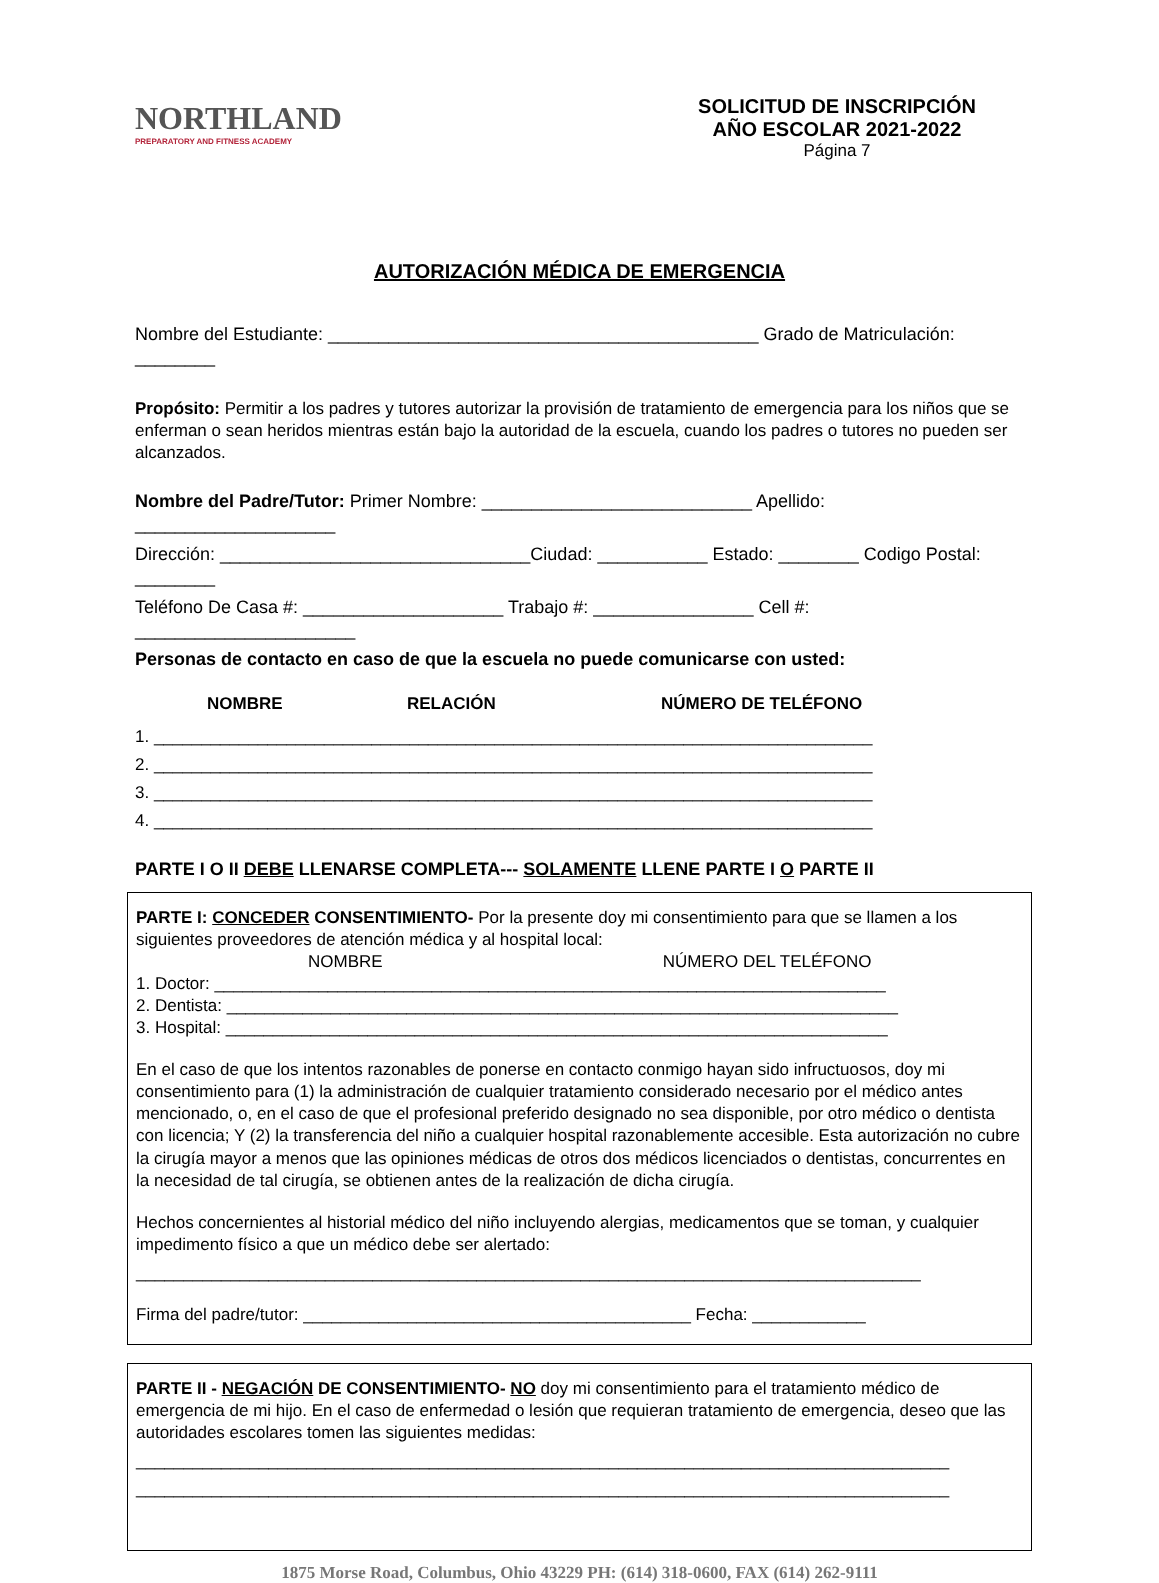NORTHLAND
PREPARATORY AND FITNESS ACADEMY
SOLICITUD DE INSCRIPCIÓN
AÑO ESCOLAR 2021-2022
Página 7
AUTORIZACIÓN MÉDICA DE EMERGENCIA
Nombre del Estudiante: ___________________________________________ Grado de Matriculación: ________
Propósito: Permitir a los padres y tutores autorizar la provisión de tratamiento de emergencia para los niños que se enferman o sean heridos mientras están bajo la autoridad de la escuela, cuando los padres o tutores no pueden ser alcanzados.
Nombre del Padre/Tutor: Primer Nombre: ___________________________ Apellido: ____________________
Dirección: _______________________________Ciudad: ___________ Estado: ________ Codigo Postal: ________
Teléfono De Casa #: ____________________ Trabajo #: ________________ Cell #: ______________________
Personas de contacto en caso de que la escuela no puede comunicarse con usted:
NOMBRE RELACIÓN NÚMERO DE TELÉFONO
1. ____________________________________________________________________________
2. ____________________________________________________________________________
3. ____________________________________________________________________________
4. ____________________________________________________________________________
PARTE I O II DEBE LLENARSE COMPLETA--- SOLAMENTE LLENE PARTE I O PARTE II
PARTE I: CONCEDER CONSENTIMIENTO- Por la presente doy mi consentimiento para que se llamen a los siguientes proveedores de atención médica y al hospital local:
NOMBRE NÚMERO DEL TELÉFONO
1. Doctor: _______________________________________________________________________
2. Dentista: _______________________________________________________________________
3. Hospital: ______________________________________________________________________
En el caso de que los intentos razonables de ponerse en contacto conmigo hayan sido infructuosos, doy mi consentimiento para (1) la administración de cualquier tratamiento considerado necesario por el médico antes mencionado, o, en el caso de que el profesional preferido designado no sea disponible, por otro médico o dentista con licencia; Y (2) la transferencia del niño a cualquier hospital razonablemente accesible. Esta autorización no cubre la cirugía mayor a menos que las opiniones médicas de otros dos médicos licenciados o dentistas, concurrentes en la necesidad de tal cirugía, se obtienen antes de la realización de dicha cirugía.
Hechos concernientes al historial médico del niño incluyendo alergias, medicamentos que se toman, y cualquier impedimento físico a que un médico debe ser alertado:
___________________________________________________________________________________
Firma del padre/tutor: _________________________________________ Fecha: ____________
PARTE II - NEGACIÓN DE CONSENTIMIENTO- NO doy mi consentimiento para el tratamiento médico de emergencia de mi hijo. En el caso de enfermedad o lesión que requieran tratamiento de emergencia, deseo que las autoridades escolares tomen las siguientes medidas:
______________________________________________________________________________________
______________________________________________________________________________________
1875 Morse Road, Columbus, Ohio 43229 PH: (614) 318-0600, FAX (614) 262-9111